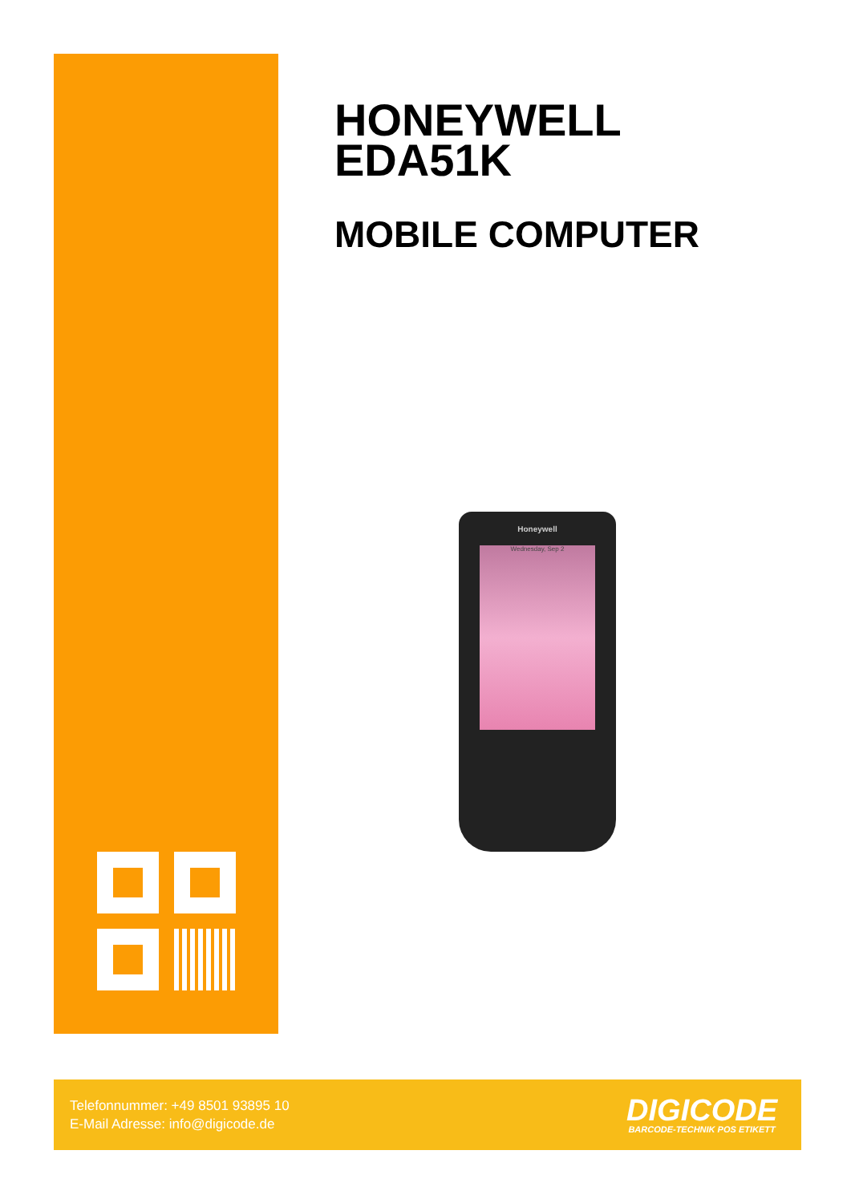HONEYWELL
EDA51K
MOBILE COMPUTER
Honeywell
Wednesday, Sep 2
Telefonnummer: +49 8501 93895 10
E-Mail Adresse: info@digicode.de
DIGICODE
BARCODE-TECHNIK POS ETIKETT